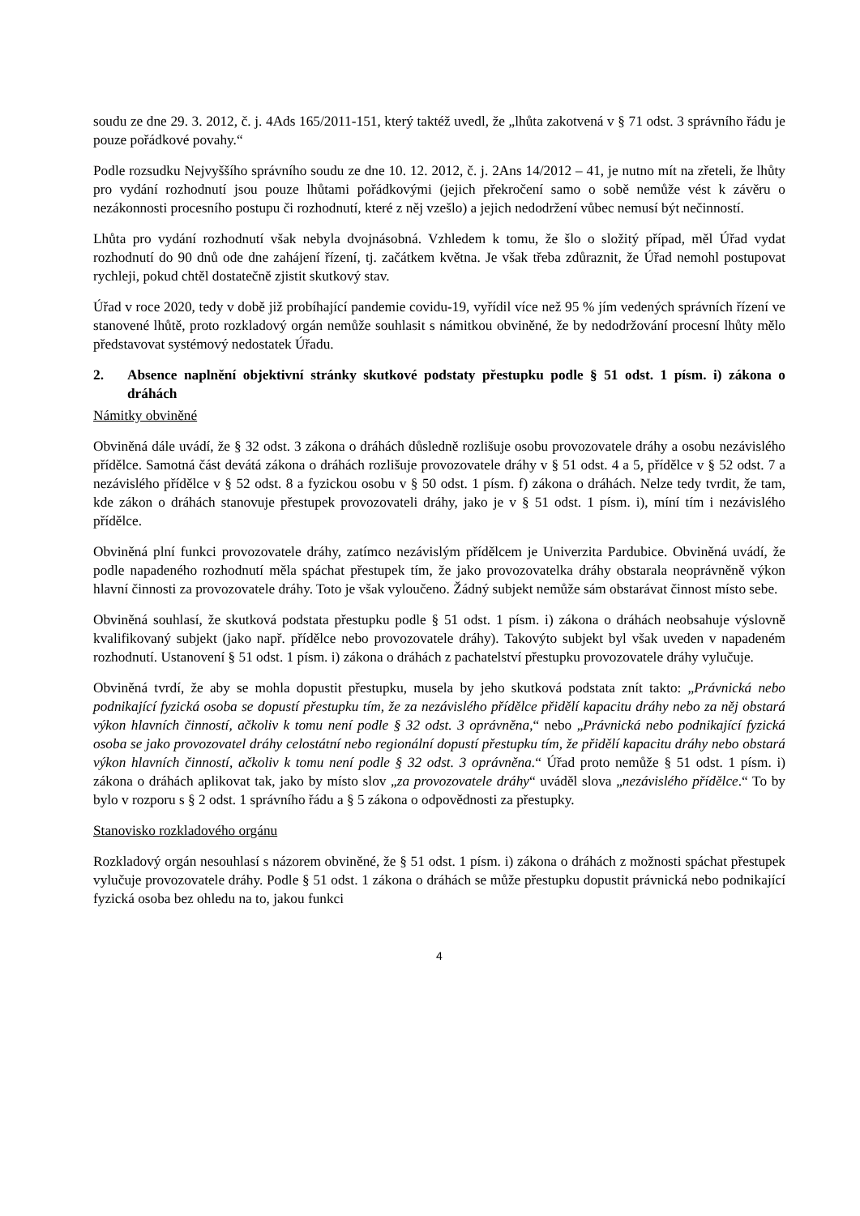soudu ze dne 29. 3. 2012, č. j. 4Ads 165/2011-151, který taktéž uvedl, že „lhůta zakotvená v § 71 odst. 3 správního řádu je pouze pořádkové povahy.“
Podle rozsudku Nejvyššího správního soudu ze dne 10. 12. 2012, č. j. 2Ans 14/2012 – 41, je nutno mít na zřeteli, že lhůty pro vydání rozhodnutí jsou pouze lhůtami pořádkovými (jejich překročení samo o sobě nemůže vést k závěru o nezákonnosti procesního postupu či rozhodnutí, které z něj vzešlo) a jejich nedodržení vůbec nemusí být nečinností.
Lhůta pro vydání rozhodnutí však nebyla dvojnásobná. Vzhledem k tomu, že šlo o složitý případ, měl Úřad vydat rozhodnutí do 90 dnů ode dne zahájení řízení, tj. začátkem května. Je však třeba zdůraznit, že Úřad nemohl postupovat rychleji, pokud chtěl dostatečně zjistit skutkový stav.
Úřad v roce 2020, tedy v době již probíhající pandemie covidu-19, vyřídil více než 95 % jím vedených správních řízení ve stanovené lhůtě, proto rozkladový orgán nemůže souhlasit s námitkou obviněné, že by nedodržování procesní lhůty mělo představovat systémový nedostatek Úřadu.
2. Absence naplnění objektivní stránky skutkové podstaty přestupku podle § 51 odst. 1 písm. i) zákona o dráhách
Námitky obviněné
Obviněná dále uvádí, že § 32 odst. 3 zákona o dráhách důsledně rozlišuje osobu provozovatele dráhy a osobu nezávislého přídělce. Samotná část devátá zákona o dráhách rozlišuje provozovatele dráhy v § 51 odst. 4 a 5, přídělce v § 52 odst. 7 a nezávislého přídělce v § 52 odst. 8 a fyzickou osobu v § 50 odst. 1 písm. f) zákona o dráhách. Nelze tedy tvrdit, že tam, kde zákon o dráhách stanovuje přestupek provozovateli dráhy, jako je v § 51 odst. 1 písm. i), míní tím i nezávislého přídělce.
Obviněná plní funkci provozovatele dráhy, zatímco nezávislým přídělcem je Univerzita Pardubice. Obviněná uvádí, že podle napadeného rozhodnutí měla spáchat přestupek tím, že jako provozovatelka dráhy obstarala neoprávněně výkon hlavní činnosti za provozovatele dráhy. Toto je však vyloučeno. Žádný subjekt nemůže sám obstarávat činnost místo sebe.
Obviněná souhlasí, že skutková podstata přestupku podle § 51 odst. 1 písm. i) zákona o dráhách neobsahuje výslovně kvalifikovaný subjekt (jako např. přídělce nebo provozovatele dráhy). Takovýto subjekt byl však uveden v napadeném rozhodnutí. Ustanovení § 51 odst. 1 písm. i) zákona o dráhách z pachatelství přestupku provozovatele dráhy vylučuje.
Obviněná tvrdí, že aby se mohla dopustit přestupku, musela by jeho skutková podstata znít takto: „Právnická nebo podnikající fyzická osoba se dopustí přestupku tím, že za nezávislého přídělce přidělí kapacitu dráhy nebo za něj obstará výkon hlavních činností, ačkoliv k tomu není podle § 32 odst. 3 oprávněna,“ nebo „Právnická nebo podnikající fyzická osoba se jako provozovatel dráhy celostátní nebo regionální dopustí přestupku tím, že přidělí kapacitu dráhy nebo obstará výkon hlavních činností, ačkoliv k tomu není podle § 32 odst. 3 oprávněna.“ Úřad proto nemůže § 51 odst. 1 písm. i) zákona o dráhách aplikovat tak, jako by místo slov „za provozovatele dráhy“ uváděl slova „nezávislého přídělce.“ To by bylo v rozporu s § 2 odst. 1 správního řádu a § 5 zákona o odpovědnosti za přestupky.
Stanovisko rozkladového orgánu
Rozkladový orgán nesouhlasí s názorem obviněné, že § 51 odst. 1 písm. i) zákona o dráhách z možnosti spáchat přestupek vylučuje provozovatele dráhy. Podle § 51 odst. 1 zákona o dráhách se může přestupku dopustit právnická nebo podnikající fyzická osoba bez ohledu na to, jakou funkci
4